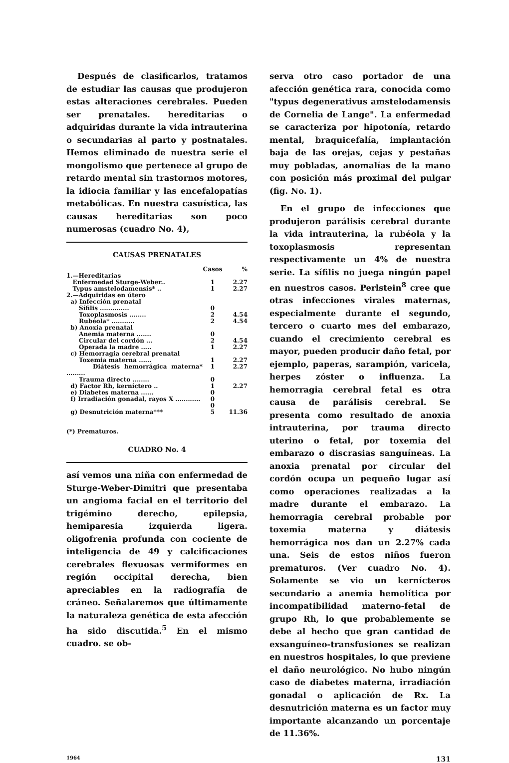Después de clasificarlos, tratamos de estudiar las causas que produjeron estas alteraciones cerebrales. Pueden ser prenatales. hereditarias o adquiridas durante la vida intrauterina o secundarias al parto y postnatales. Hemos eliminado de nuestra serie el mongolismo que pertenece al grupo de retardo mental sin trastornos motores, la idiocia familiar y las encefalopatías metabólicas. En nuestra casuística, las causas hereditarias son poco numerosas (cuadro No. 4),
CAUSAS PRENATALES
| | Casos | % |
| --- | --- | --- |
| 1.—Hereditarias | | |
| Enfermedad Sturge-Weber.. | 1 | 2.27 |
| Typus amstelodamensis* .. | 1 | 2.27 |
| 2.—Adquiridas en útero | | |
| a) Infección prenatal | | |
| Sífilis .............. | 0 | |
| Toxoplasmosis ........ | 2 | 4.54 |
| Rubéola* ........... | 2 | 4.54 |
| b) Anoxia prenatal | | |
| Anemia materna ....... | 0 | |
| Circular del cordón ... | 2 | 4.54 |
| Operada la madre ..... | 1 | 2.27 |
| c) Hemorragia cerebral prenatal | | |
| Toxemia materna ...... | 1 | 2.27 |
| Diátesis hemorrágica materna* ......... | 1 | 2.27 |
| Trauma directo ........ | 0 | |
| d) Factor Rh, kerníctero .. | 1 | 2.27 |
| e) Diabetes materna ...... | 0 | |
| f) Irradiación gonadal, rayos X ............ | 0 0 | |
| g) Desnutrición materna*** | 5 | 11.36 |
(*) Prematuros.
CUADRO No. 4
así vemos una niña con enfermedad de Sturge-Weber-Dimitri que presentaba un angioma facial en el territorio del trigémino derecho, epilepsia, hemiparesia izquierda ligera. oligofrenia profunda con cociente de inteligencia de 49 y calcificaciones cerebrales flexuosas vermiformes en región occipital derecha, bien apreciables en la radiografía de cráneo. Señalaremos que últimamente la naturaleza genética de esta afección ha sido discutida.<sup>5</sup> En el mismo cuadro. se ob-
serva otro caso portador de una afección genética rara, conocida como "typus degenerativus amstelodamensis de Cornelia de Lange". La enfermedad se caracteriza por hipotonía, retardo mental, braquicefalía, implantación baja de las orejas, cejas y pestañas muy pobladas, anomalías de la mano con posición más proximal del pulgar (fig. No. 1).
En el grupo de infecciones que produjeron parálisis cerebral durante la vida intrauterina, la rubéola y la toxoplasmosis representan respectivamente un 4% de nuestra serie. La sífilis no juega ningún papel en nuestros casos. Perlstein<sup>8</sup> cree que otras infecciones virales maternas, especialmente durante el segundo, tercero o cuarto mes del embarazo, cuando el crecimiento cerebral es mayor, pueden producir daño fetal, por ejemplo, paperas, sarampión, varicela, herpes zóster o influenza. La hemorragia cerebral fetal es otra causa de parálisis cerebral. Se presenta como resultado de anoxia intrauterina, por trauma directo uterino o fetal, por toxemia del embarazo o discrasias sanguíneas. La anoxia prenatal por circular del cordón ocupa un pequeño lugar así como operaciones realizadas a la madre durante el embarazo. La hemorragia cerebral probable por toxemia materna y diátesis hemorrágica nos dan un 2.27% cada una. Seis de estos niños fueron prematuros. (Ver cuadro No. 4). Solamente se vio un kernícteros secundario a anemia hemolítica por incompatibilidad materno-fetal de grupo Rh, lo que probablemente se debe al hecho que gran cantidad de exsanguíneo-transfusiones se realizan en nuestros hospitales, lo que previene el daño neurológico. No hubo ningún caso de diabetes materna, irradiación gonadal o aplicación de Rx. La desnutrición materna es un factor muy importante alcanzando un porcentaje de 11.36%.
1964 131